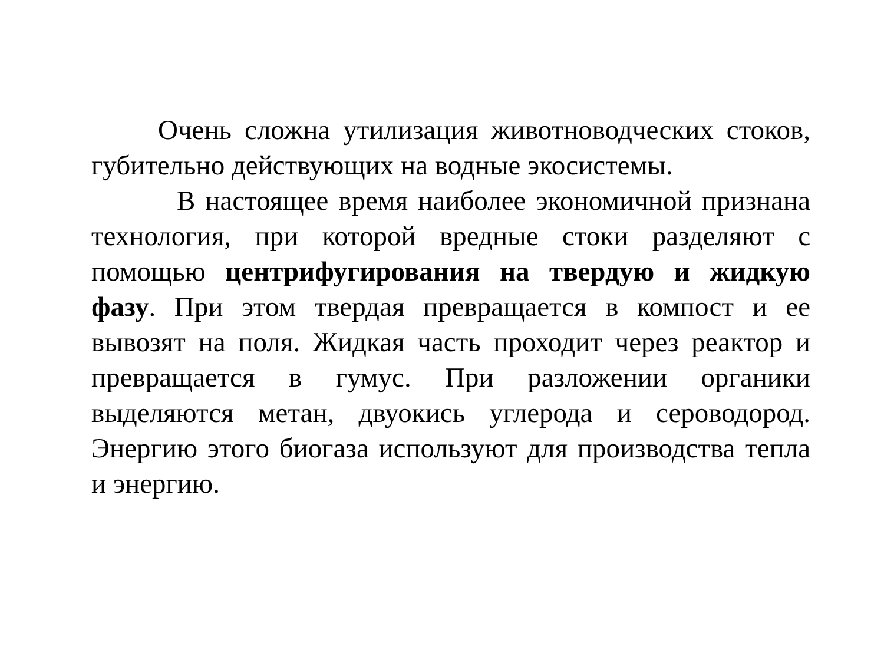Очень сложна утилизация животноводческих стоков, губительно действующих на водные экосистемы.
В настоящее время наиболее экономичной признана технология, при которой вредные стоки разделяют с помощью центрифугирования на твердую и жидкую фазу. При этом твердая превращается в компост и ее вывозят на поля. Жидкая часть проходит через реактор и превращается в гумус. При разложении органики выделяются метан, двуокись углерода и сероводород. Энергию этого биогаза используют для производства тепла и энергию.